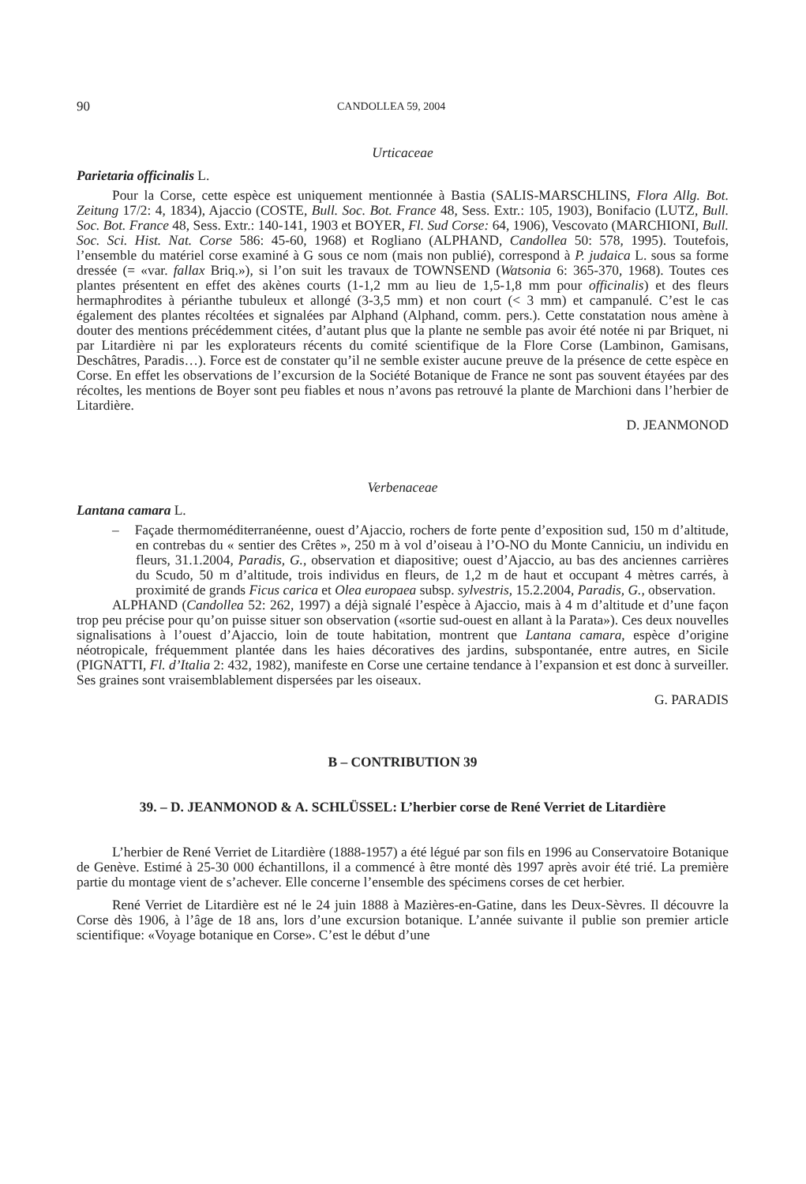90 CANDOLLEA 59, 2004
Urticaceae
Parietaria officinalis L.
Pour la Corse, cette espèce est uniquement mentionnée à Bastia (SALIS-MARSCHLINS, Flora Allg. Bot. Zeitung 17/2: 4, 1834), Ajaccio (COSTE, Bull. Soc. Bot. France 48, Sess. Extr.: 105, 1903), Bonifacio (LUTZ, Bull. Soc. Bot. France 48, Sess. Extr.: 140-141, 1903 et BOYER, Fl. Sud Corse: 64, 1906), Vescovato (MARCHIONI, Bull. Soc. Sci. Hist. Nat. Corse 586: 45-60, 1968) et Rogliano (ALPHAND, Candollea 50: 578, 1995). Toutefois, l’ensemble du matériel corse examiné à G sous ce nom (mais non publié), correspond à P. judaica L. sous sa forme dressée (= «var. fallax Briq.»), si l’on suit les travaux de TOWNSEND (Watsonia 6: 365-370, 1968). Toutes ces plantes présentent en effet des akènes courts (1-1,2 mm au lieu de 1,5-1,8 mm pour officinalis) et des fleurs hermaphrodites à périanthe tubuleux et allongé (3-3,5 mm) et non court (< 3 mm) et campanulé. C’est le cas également des plantes récoltées et signalées par Alphand (Alphand, comm. pers.). Cette constatation nous amène à douter des mentions précédemment citées, d’autant plus que la plante ne semble pas avoir été notée ni par Briquet, ni par Litardière ni par les explorateurs récents du comité scientifique de la Flore Corse (Lambinon, Gamisans, Deschâtres, Paradis…). Force est de constater qu’il ne semble exister aucune preuve de la présence de cette espèce en Corse. En effet les observations de l’excursion de la Société Botanique de France ne sont pas souvent étayées par des récoltes, les mentions de Boyer sont peu fiables et nous n’avons pas retrouvé la plante de Marchioni dans l’herbier de Litardière.
D. JEANMONOD
Verbenaceae
Lantana camara L.
– Façade thermoméditerranéenne, ouest d’Ajaccio, rochers de forte pente d’exposition sud, 150 m d’altitude, en contrebas du « sentier des Crêtes », 250 m à vol d’oiseau à l’O-NO du Monte Canniciu, un individu en fleurs, 31.1.2004, Paradis, G., observation et diapositive; ouest d’Ajaccio, au bas des anciennes carrières du Scudo, 50 m d’altitude, trois individus en fleurs, de 1,2 m de haut et occupant 4 mètres carrés, à proximité de grands Ficus carica et Olea europaea subsp. sylvestris, 15.2.2004, Paradis, G., observation.
ALPHAND (Candollea 52: 262, 1997) a déjà signalé l’espèce à Ajaccio, mais à 4 m d’altitude et d’une façon trop peu précise pour qu’on puisse situer son observation («sortie sud-ouest en allant à la Parata»). Ces deux nouvelles signalisations à l’ouest d’Ajaccio, loin de toute habitation, montrent que Lantana camara, espèce d’origine néotropicale, fréquemment plantée dans les haies décoratives des jardins, subspontanée, entre autres, en Sicile (PIGNATTI, Fl. d’Italia 2: 432, 1982), manifeste en Corse une certaine tendance à l’expansion et est donc à surveiller. Ses graines sont vraisemblablement dispersées par les oiseaux.
G. PARADIS
B – CONTRIBUTION 39
39. – D. JEANMONOD & A. SCHLÜSSEL: L’herbier corse de René Verriet de Litardière
L’herbier de René Verriet de Litardière (1888-1957) a été légué par son fils en 1996 au Conservatoire Botanique de Genève. Estimé à 25-30 000 échantillons, il a commencé à être monté dès 1997 après avoir été trié. La première partie du montage vient de s’achever. Elle concerne l’ensemble des spécimens corses de cet herbier.
René Verriet de Litardière est né le 24 juin 1888 à Mazières-en-Gatine, dans les Deux-Sèvres. Il découvre la Corse dès 1906, à l’âge de 18 ans, lors d’une excursion botanique. L’année suivante il publie son premier article scientifique: «Voyage botanique en Corse». C’est le début d’une